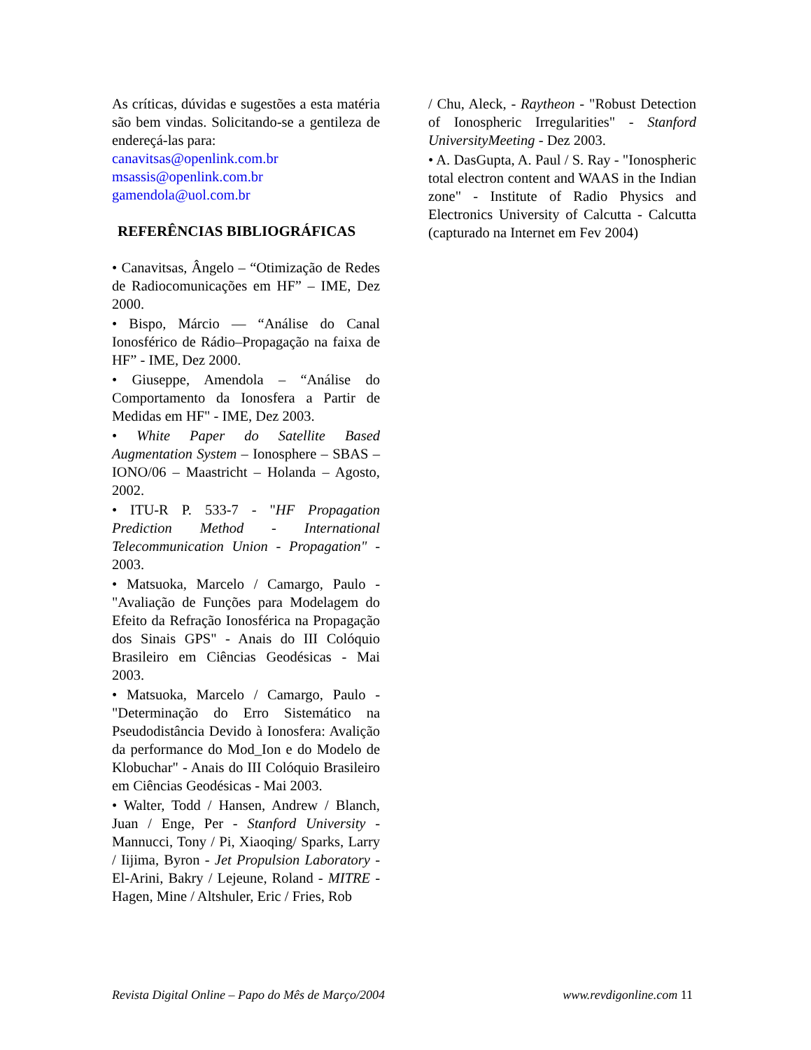As críticas, dúvidas e sugestões a esta matéria são bem vindas. Solicitando-se a gentileza de endereçá-las para:
canavitsas@openlink.com.br
msassis@openlink.com.br
gamendola@uol.com.br
REFERÊNCIAS BIBLIOGRÁFICAS
• Canavitsas, Ângelo – “Otimização de Redes de Radiocomunicações em HF” – IME, Dez 2000.
• Bispo, Márcio — “Análise do Canal Ionosférico de Rádio–Propagação na faixa de HF” - IME, Dez 2000.
• Giuseppe, Amendola – “Análise do Comportamento da Ionosfera a Partir de Medidas em HF" - IME, Dez 2003.
• White Paper do Satellite Based Augmentation System – Ionosphere – SBAS – IONO/06 – Maastricht – Holanda – Agosto, 2002.
• ITU-R P. 533-7 - "HF Propagation Prediction Method - International Telecommunication Union - Propagation" - 2003.
• Matsuoka, Marcelo / Camargo, Paulo - "Avaliação de Funções para Modelagem do Efeito da Refração Ionosférica na Propagação dos Sinais GPS" - Anais do III Colóquio Brasileiro em Ciências Geodésicas - Mai 2003.
• Matsuoka, Marcelo / Camargo, Paulo - "Determinação do Erro Sistemático na Pseudodistância Devido à Ionosfera: Avalição da performance do Mod_Ion e do Modelo de Klobuchar" - Anais do III Colóquio Brasileiro em Ciências Geodésicas - Mai 2003.
• Walter, Todd / Hansen, Andrew / Blanch, Juan / Enge, Per - Stanford University - Mannucci, Tony / Pi, Xiaoqing/ Sparks, Larry / Iijima, Byron - Jet Propulsion Laboratory - El-Arini, Bakry / Lejeune, Roland - MITRE - Hagen, Mine / Altshuler, Eric / Fries, Rob
/ Chu, Aleck, - Raytheon - "Robust Detection of Ionospheric Irregularities" - Stanford UniversityMeeting - Dez 2003.
• A. DasGupta, A. Paul / S. Ray - "Ionospheric total electron content and WAAS in the Indian zone" - Institute of Radio Physics and Electronics University of Calcutta - Calcutta (capturado na Internet em Fev 2004)
Revista Digital Online – Papo do Mês de Março/2004 www.revdigonline.com 11